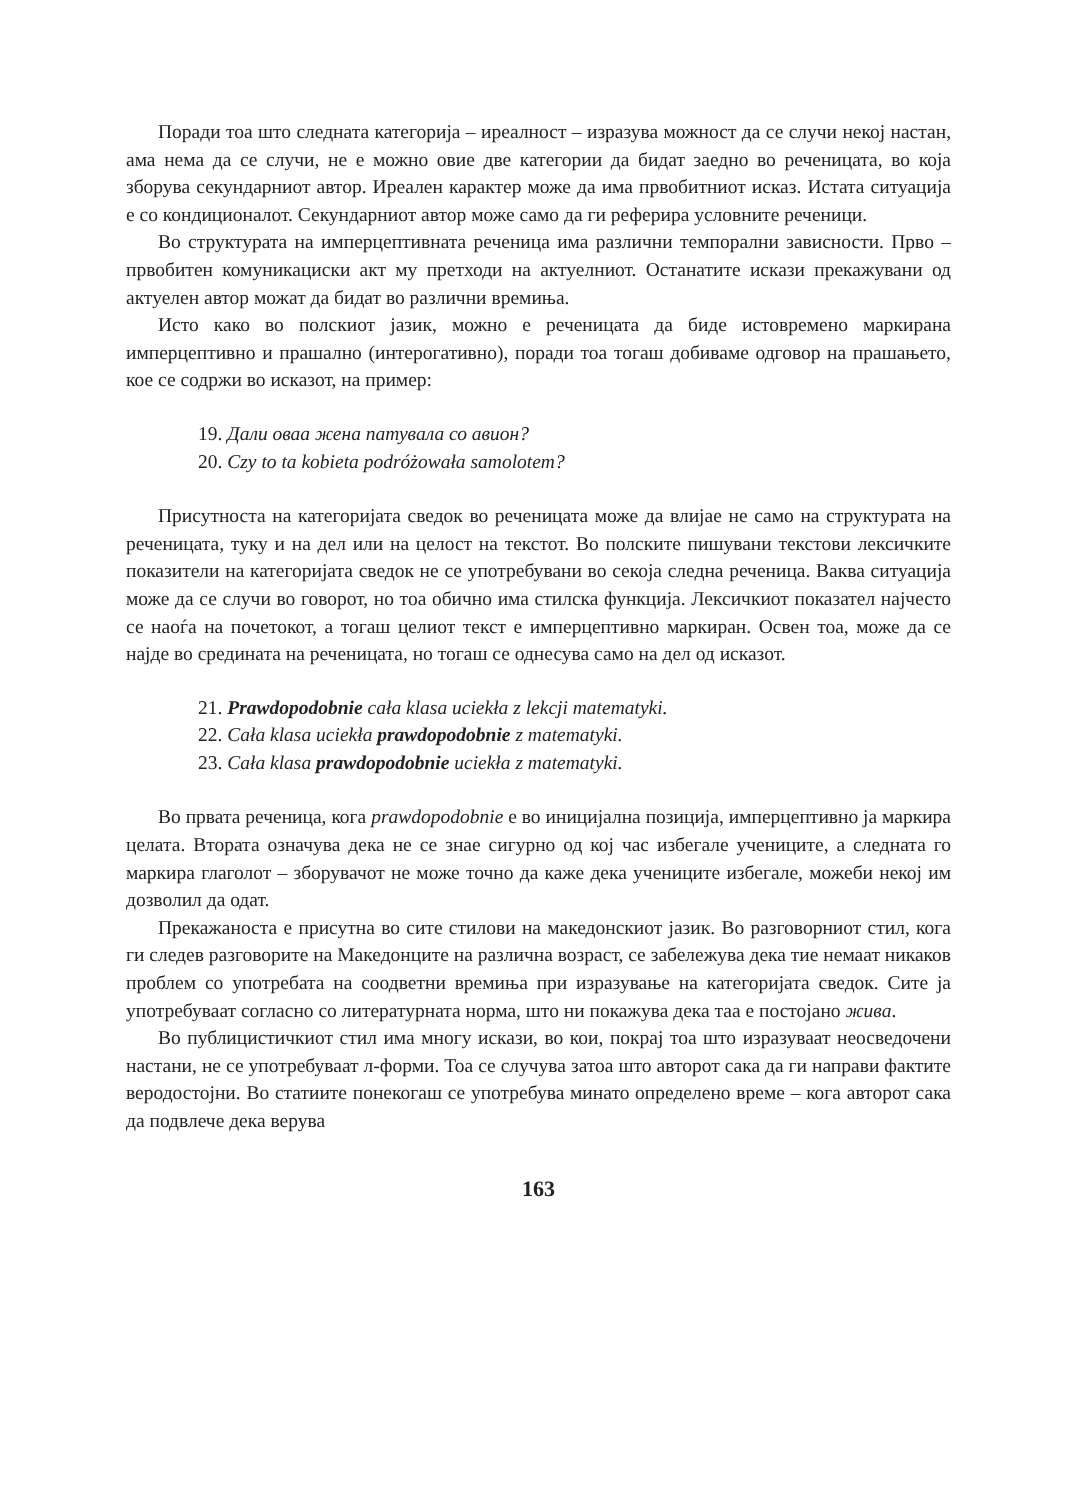Поради тоа што следната категорија – иреалност – изразува можност да се случи некој настан, ама нема да се случи, не е можно овие две категории да бидат заедно во реченицата, во која зборува секундарниот автор. Иреален карактер може да има првобитниот исказ. Истата ситуација е со кондиционалот. Секундарниот автор може само да ги реферира условните реченици.
Во структурата на имперцептивната реченица има различни темпорални зависности. Прво – првобитен комуникациски акт му претходи на актуелниот. Останатите искази прекажувани од актуелен автор можат да бидат во различни времиња.
Исто како во полскиот јазик, можно е реченицата да биде истовремено маркирана имперцептивно и прашално (интерогативно), поради тоа тогаш добиваме одговор на прашањето, кое се содржи во исказот, на пример:
19. Дали оваа жена патувала со авион?
20. Czy to ta kobieta podróżowała samolotem?
Присутноста на категоријата сведок во реченицата може да влијае не само на структурата на реченицата, туку и на дел или на целост на текстот. Во полските пишувани текстови лексичките показители на категоријата сведок не се употребувани во секоја следна реченица. Ваква ситуација може да се случи во говорот, но тоа обично има стилска функција. Лексичкиот показател најчесто се наоѓа на почетокот, а тогаш целиот текст е имперцептивно маркиран. Освен тоа, може да се најде во средината на реченицата, но тогаш се однесува само на дел од исказот.
21. Prawdopodobnie cała klasa uciekła z lekcji matematyki.
22. Cała klasa uciekła prawdopodobnie z matematyki.
23. Cała klasa prawdopodobnie uciekła z matematyki.
Во првата реченица, кога prawdopodobnie е во иницијална позиција, имперцептивно ја маркира целата. Втората означува дека не се знае сигурно од кој час избегале учениците, а следната го маркира глаголот – зборувачот не може точно да каже дека учениците избегале, можеби некој им дозволил да одат.
Прекажаноста е присутна во сите стилови на македонскиот јазик. Во разговорниот стил, кога ги следев разговорите на Македонците на различна возраст, се забележува дека тие немаат никаков проблем со употребата на соодветни времиња при изразување на категоријата сведок. Сите ја употребуваат согласно со литературната норма, што ни покажува дека таа е постојано жива.
Во публицистичкиот стил има многу искази, во кои, покрај тоа што изразуваат неосведочени настани, не се употребуваат л-форми. Тоа се случува затоа што авторот сака да ги направи фактите веродостојни. Во статиите понекогаш се употребува минато определено време – кога авторот сака да подвлече дека верува
163